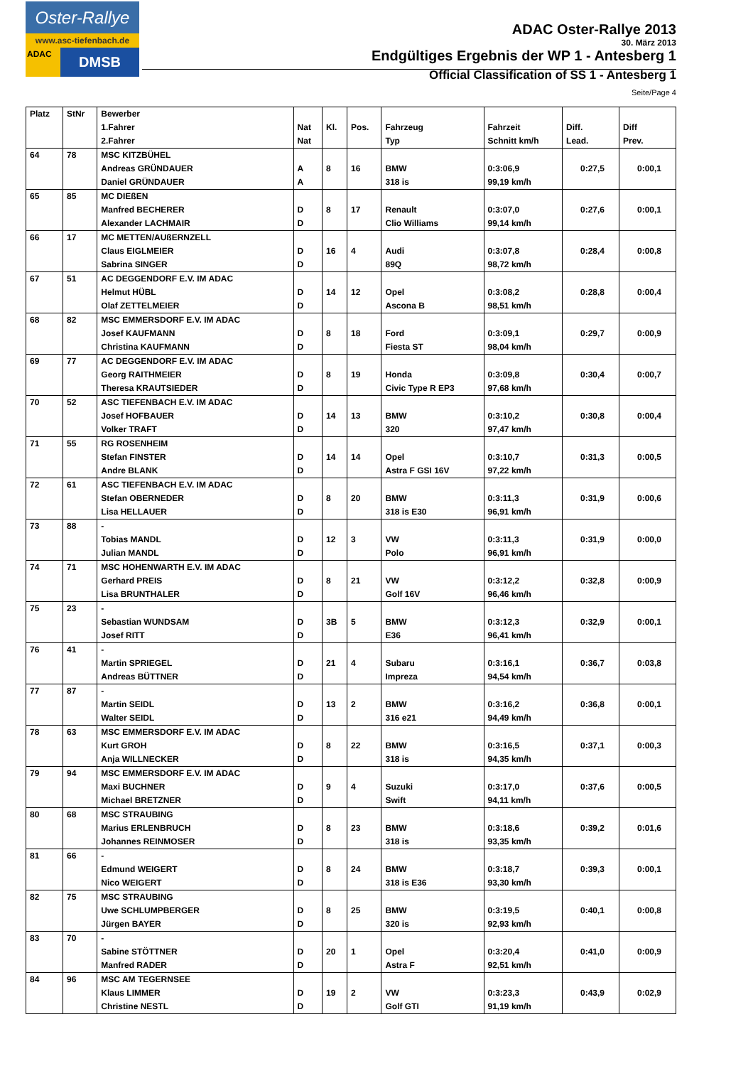Oster-Rallye
www.asc-tiefenbach.de
ADAC DMSB
ADAC Oster-Rallye 2013
30. März 2013
Endgültiges Ergebnis der WP 1 - Antesberg 1
Official Classification of SS 1 - Antesberg 1
Seite/Page 4
| Platz | StNr | Bewerber | | | | | | | |
| --- | --- | --- | --- | --- | --- | --- | --- | --- | --- |
| | | 1.Fahrer | Nat | Kl. | Pos. | Fahrzeug | Fahrzeit | Diff. | Diff |
| | | 2.Fahrer | Nat | | | Typ | Schnitt km/h | Lead. | Prev. |
| 64 | 78 | MSC KITZBÜHEL | | | | | | | |
| | | Andreas GRÜNDAUER | A | 8 | 16 | BMW | 0:3:06,9 | 0:27,5 | 0:00,1 |
| | | Daniel GRÜNDAUER | A | | | 318 is | 99,19 km/h | | |
| 65 | 85 | MC DIEßEN | | | | | | | |
| | | Manfred BECHERER | D | 8 | 17 | Renault | 0:3:07,0 | 0:27,6 | 0:00,1 |
| | | Alexander LACHMAIR | D | | | Clio Williams | 99,14 km/h | | |
| 66 | 17 | MC METTEN/AUßERNZELL | | | | | | | |
| | | Claus EIGLMEIER | D | 16 | 4 | Audi | 0:3:07,8 | 0:28,4 | 0:00,8 |
| | | Sabrina SINGER | D | | | 89Q | 98,72 km/h | | |
| 67 | 51 | AC DEGGENDORF E.V. IM ADAC | | | | | | | |
| | | Helmut HÜBL | D | 14 | 12 | Opel | 0:3:08,2 | 0:28,8 | 0:00,4 |
| | | Olaf ZETTELMEIER | D | | | Ascona B | 98,51 km/h | | |
| 68 | 82 | MSC EMMERSDORF E.V. IM ADAC | | | | | | | |
| | | Josef KAUFMANN | D | 8 | 18 | Ford | 0:3:09,1 | 0:29,7 | 0:00,9 |
| | | Christina KAUFMANN | D | | | Fiesta ST | 98,04 km/h | | |
| 69 | 77 | AC DEGGENDORF E.V. IM ADAC | | | | | | | |
| | | Georg RAITHMEIER | D | 8 | 19 | Honda | 0:3:09,8 | 0:30,4 | 0:00,7 |
| | | Theresa KRAUTSIEDER | D | | | Civic Type R EP3 | 97,68 km/h | | |
| 70 | 52 | ASC TIEFENBACH E.V. IM ADAC | | | | | | | |
| | | Josef HOFBAUER | D | 14 | 13 | BMW | 0:3:10,2 | 0:30,8 | 0:00,4 |
| | | Volker TRAFT | D | | | 320 | 97,47 km/h | | |
| 71 | 55 | RG ROSENHEIM | | | | | | | |
| | | Stefan FINSTER | D | 14 | 14 | Opel | 0:3:10,7 | 0:31,3 | 0:00,5 |
| | | Andre BLANK | D | | | Astra F GSI 16V | 97,22 km/h | | |
| 72 | 61 | ASC TIEFENBACH E.V. IM ADAC | | | | | | | |
| | | Stefan OBERNEDER | D | 8 | 20 | BMW | 0:3:11,3 | 0:31,9 | 0:00,6 |
| | | Lisa HELLAUER | D | | | 318 is E30 | 96,91 km/h | | |
| 73 | 88 | - | | | | | | | |
| | | Tobias MANDL | D | 12 | 3 | VW | 0:3:11,3 | 0:31,9 | 0:00,0 |
| | | Julian MANDL | D | | | Polo | 96,91 km/h | | |
| 74 | 71 | MSC HOHENWARTH E.V. IM ADAC | | | | | | | |
| | | Gerhard PREIS | D | 8 | 21 | VW | 0:3:12,2 | 0:32,8 | 0:00,9 |
| | | Lisa BRUNTHALER | D | | | Golf 16V | 96,46 km/h | | |
| 75 | 23 | - | | | | | | | |
| | | Sebastian WUNDSAM | D | 3B | 5 | BMW | 0:3:12,3 | 0:32,9 | 0:00,1 |
| | | Josef RITT | D | | | E36 | 96,41 km/h | | |
| 76 | 41 | - | | | | | | | |
| | | Martin SPRIEGEL | D | 21 | 4 | Subaru | 0:3:16,1 | 0:36,7 | 0:03,8 |
| | | Andreas BÜTTNER | D | | | Impreza | 94,54 km/h | | |
| 77 | 87 | - | | | | | | | |
| | | Martin SEIDL | D | 13 | 2 | BMW | 0:3:16,2 | 0:36,8 | 0:00,1 |
| | | Walter SEIDL | D | | | 316 e21 | 94,49 km/h | | |
| 78 | 63 | MSC EMMERSDORF E.V. IM ADAC | | | | | | | |
| | | Kurt GROH | D | 8 | 22 | BMW | 0:3:16,5 | 0:37,1 | 0:00,3 |
| | | Anja WILLNECKER | D | | | 318 is | 94,35 km/h | | |
| 79 | 94 | MSC EMMERSDORF E.V. IM ADAC | | | | | | | |
| | | Maxi BUCHNER | D | 9 | 4 | Suzuki | 0:3:17,0 | 0:37,6 | 0:00,5 |
| | | Michael BRETZNER | D | | | Swift | 94,11 km/h | | |
| 80 | 68 | MSC STRAUBING | | | | | | | |
| | | Marius ERLENBRUCH | D | 8 | 23 | BMW | 0:3:18,6 | 0:39,2 | 0:01,6 |
| | | Johannes REINMOSER | D | | | 318 is | 93,35 km/h | | |
| 81 | 66 | - | | | | | | | |
| | | Edmund WEIGERT | D | 8 | 24 | BMW | 0:3:18,7 | 0:39,3 | 0:00,1 |
| | | Nico WEIGERT | D | | | 318 is E36 | 93,30 km/h | | |
| 82 | 75 | MSC STRAUBING | | | | | | | |
| | | Uwe SCHLUMPBERGER | D | 8 | 25 | BMW | 0:3:19,5 | 0:40,1 | 0:00,8 |
| | | Jürgen BAYER | D | | | 320 is | 92,93 km/h | | |
| 83 | 70 | - | | | | | | | |
| | | Sabine STÖTTNER | D | 20 | 1 | Opel | 0:3:20,4 | 0:41,0 | 0:00,9 |
| | | Manfred RADER | D | | | Astra F | 92,51 km/h | | |
| 84 | 96 | MSC AM TEGERNSEE | | | | | | | |
| | | Klaus LIMMER | D | 19 | 2 | VW | 0:3:23,3 | 0:43,9 | 0:02,9 |
| | | Christine NESTL | D | | | Golf GTI | 91,19 km/h | | |